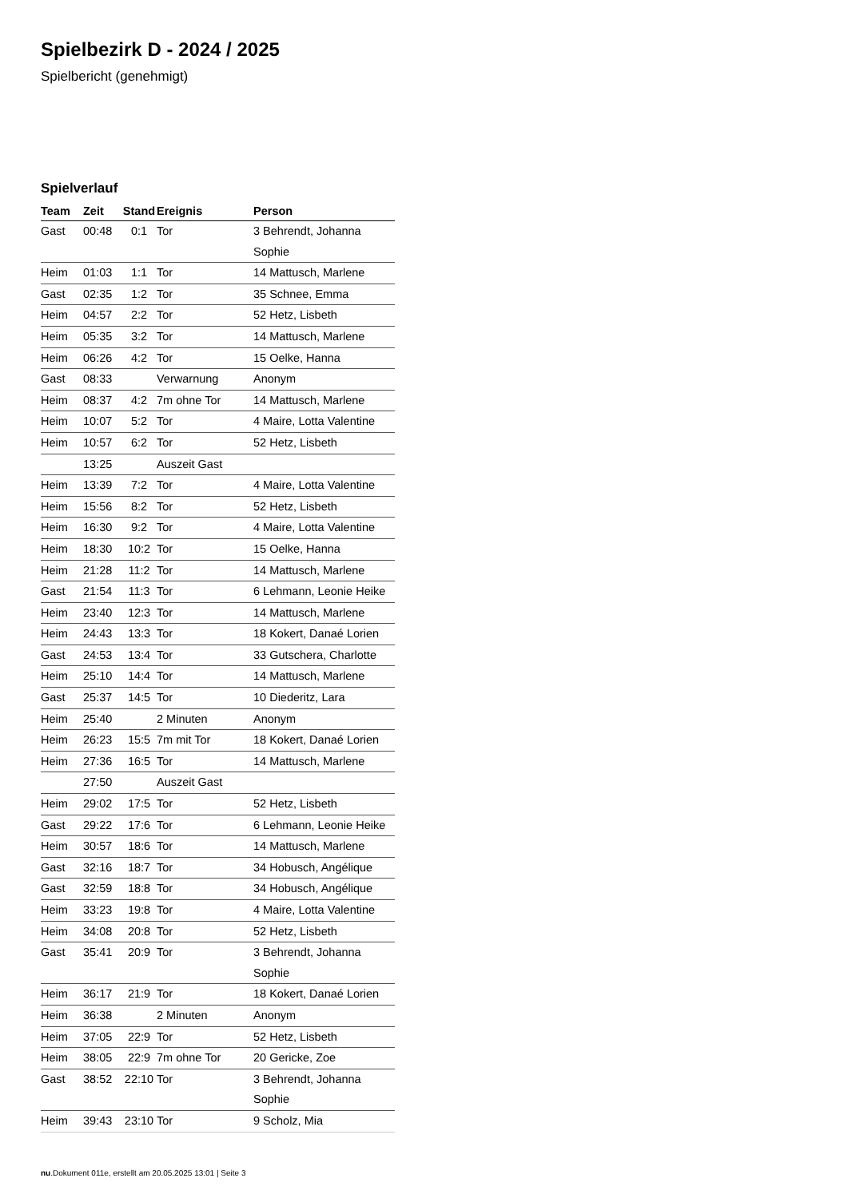Spielbezirk D - 2024 / 2025
Spielbericht (genehmigt)
Spielverlauf
| Team | Zeit | Stand | Ereignis | Person |
| --- | --- | --- | --- | --- |
| Gast | 00:48 | 0:1 | Tor | 3 Behrendt, Johanna Sophie |
| Heim | 01:03 | 1:1 | Tor | 14 Mattusch, Marlene |
| Gast | 02:35 | 1:2 | Tor | 35 Schnee, Emma |
| Heim | 04:57 | 2:2 | Tor | 52 Hetz, Lisbeth |
| Heim | 05:35 | 3:2 | Tor | 14 Mattusch, Marlene |
| Heim | 06:26 | 4:2 | Tor | 15 Oelke, Hanna |
| Gast | 08:33 | | Verwarnung | Anonym |
| Heim | 08:37 | 4:2 | 7m ohne Tor | 14 Mattusch, Marlene |
| Heim | 10:07 | 5:2 | Tor | 4 Maire, Lotta Valentine |
| Heim | 10:57 | 6:2 | Tor | 52 Hetz, Lisbeth |
| | 13:25 | | Auszeit Gast | |
| Heim | 13:39 | 7:2 | Tor | 4 Maire, Lotta Valentine |
| Heim | 15:56 | 8:2 | Tor | 52 Hetz, Lisbeth |
| Heim | 16:30 | 9:2 | Tor | 4 Maire, Lotta Valentine |
| Heim | 18:30 | 10:2 | Tor | 15 Oelke, Hanna |
| Heim | 21:28 | 11:2 | Tor | 14 Mattusch, Marlene |
| Gast | 21:54 | 11:3 | Tor | 6 Lehmann, Leonie Heike |
| Heim | 23:40 | 12:3 | Tor | 14 Mattusch, Marlene |
| Heim | 24:43 | 13:3 | Tor | 18 Kokert, Danaé Lorien |
| Gast | 24:53 | 13:4 | Tor | 33 Gutschera, Charlotte |
| Heim | 25:10 | 14:4 | Tor | 14 Mattusch, Marlene |
| Gast | 25:37 | 14:5 | Tor | 10 Diederitz, Lara |
| Heim | 25:40 | | 2 Minuten | Anonym |
| Heim | 26:23 | 15:5 | 7m mit Tor | 18 Kokert, Danaé Lorien |
| Heim | 27:36 | 16:5 | Tor | 14 Mattusch, Marlene |
| | 27:50 | | Auszeit Gast | |
| Heim | 29:02 | 17:5 | Tor | 52 Hetz, Lisbeth |
| Gast | 29:22 | 17:6 | Tor | 6 Lehmann, Leonie Heike |
| Heim | 30:57 | 18:6 | Tor | 14 Mattusch, Marlene |
| Gast | 32:16 | 18:7 | Tor | 34 Hobusch, Angélique |
| Gast | 32:59 | 18:8 | Tor | 34 Hobusch, Angélique |
| Heim | 33:23 | 19:8 | Tor | 4 Maire, Lotta Valentine |
| Heim | 34:08 | 20:8 | Tor | 52 Hetz, Lisbeth |
| Gast | 35:41 | 20:9 | Tor | 3 Behrendt, Johanna Sophie |
| Heim | 36:17 | 21:9 | Tor | 18 Kokert, Danaé Lorien |
| Heim | 36:38 | | 2 Minuten | Anonym |
| Heim | 37:05 | 22:9 | Tor | 52 Hetz, Lisbeth |
| Heim | 38:05 | 22:9 | 7m ohne Tor | 20 Gericke, Zoe |
| Gast | 38:52 | 22:10 | Tor | 3 Behrendt, Johanna Sophie |
| Heim | 39:43 | 23:10 | Tor | 9 Scholz, Mia |
nu.Dokument 011e, erstellt am 20.05.2025 13:01 | Seite 3